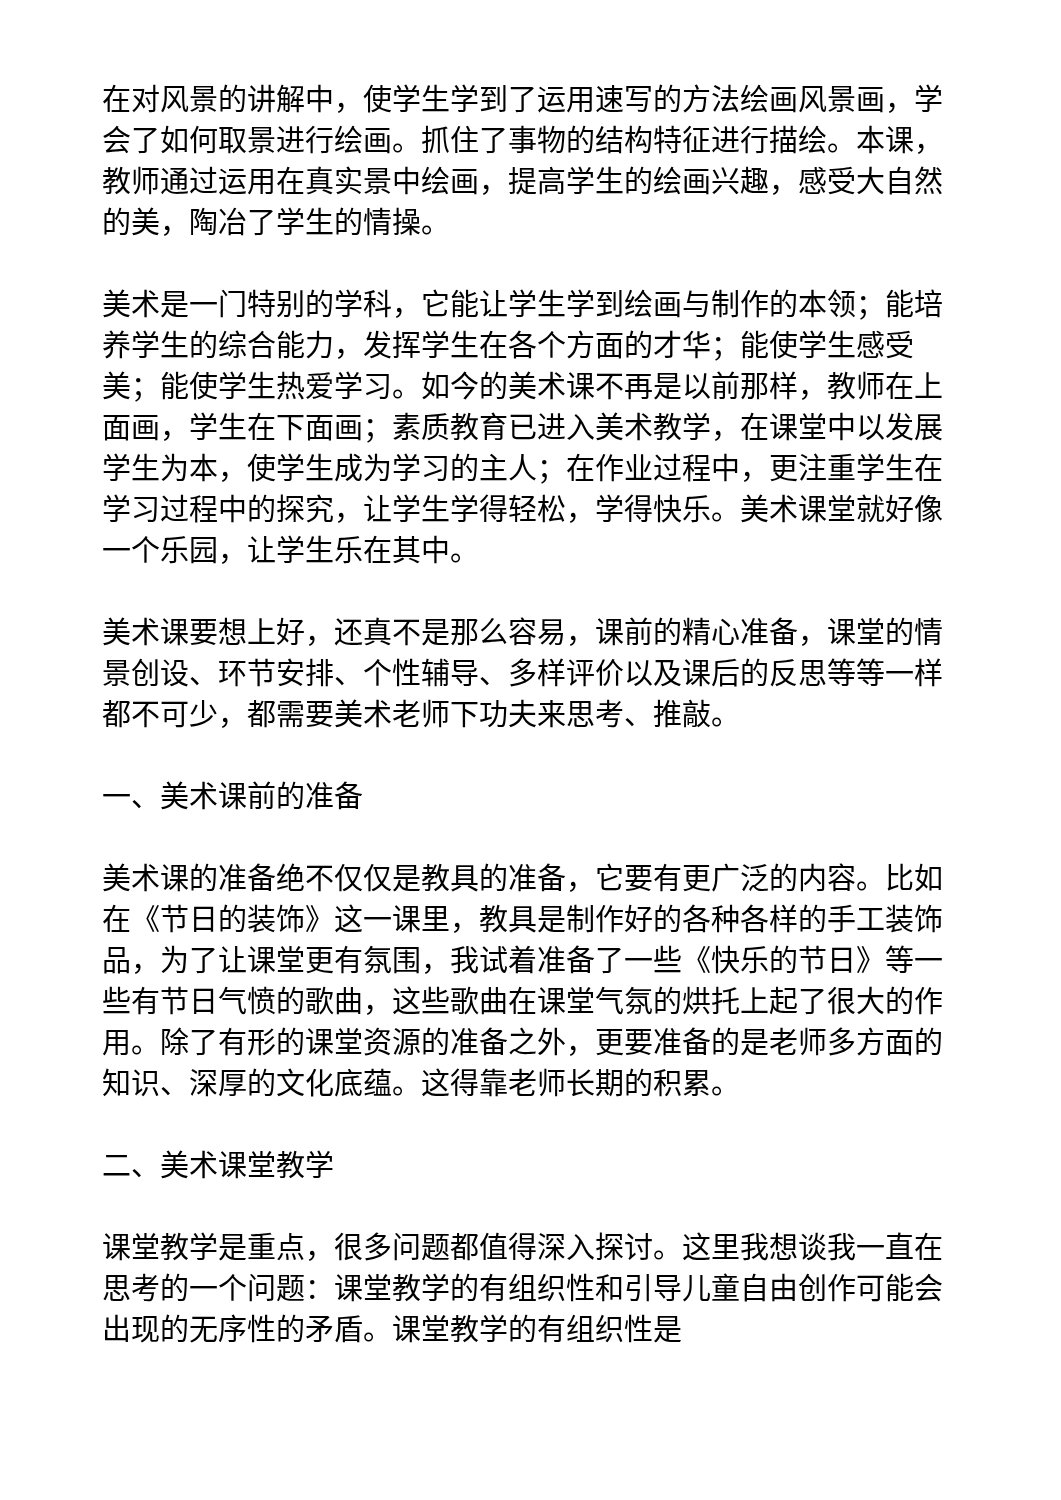在对风景的讲解中，使学生学到了运用速写的方法绘画风景画，学会了如何取景进行绘画。抓住了事物的结构特征进行描绘。本课，教师通过运用在真实景中绘画，提高学生的绘画兴趣，感受大自然的美，陶冶了学生的情操。
美术是一门特别的学科，它能让学生学到绘画与制作的本领；能培养学生的综合能力，发挥学生在各个方面的才华；能使学生感受美；能使学生热爱学习。如今的美术课不再是以前那样，教师在上面画，学生在下面画；素质教育已进入美术教学，在课堂中以发展学生为本，使学生成为学习的主人；在作业过程中，更注重学生在学习过程中的探究，让学生学得轻松，学得快乐。美术课堂就好像一个乐园，让学生乐在其中。
美术课要想上好，还真不是那么容易，课前的精心准备，课堂的情景创设、环节安排、个性辅导、多样评价以及课后的反思等等一样都不可少，都需要美术老师下功夫来思考、推敲。
一、美术课前的准备
美术课的准备绝不仅仅是教具的准备，它要有更广泛的内容。比如在《节日的装饰》这一课里，教具是制作好的各种各样的手工装饰品，为了让课堂更有氛围，我试着准备了一些《快乐的节日》等一些有节日气愤的歌曲，这些歌曲在课堂气氛的烘托上起了很大的作用。除了有形的课堂资源的准备之外，更要准备的是老师多方面的知识、深厚的文化底蕴。这得靠老师长期的积累。
二、美术课堂教学
课堂教学是重点，很多问题都值得深入探讨。这里我想谈我一直在思考的一个问题：课堂教学的有组织性和引导儿童自由创作可能会出现的无序性的矛盾。课堂教学的有组织性是